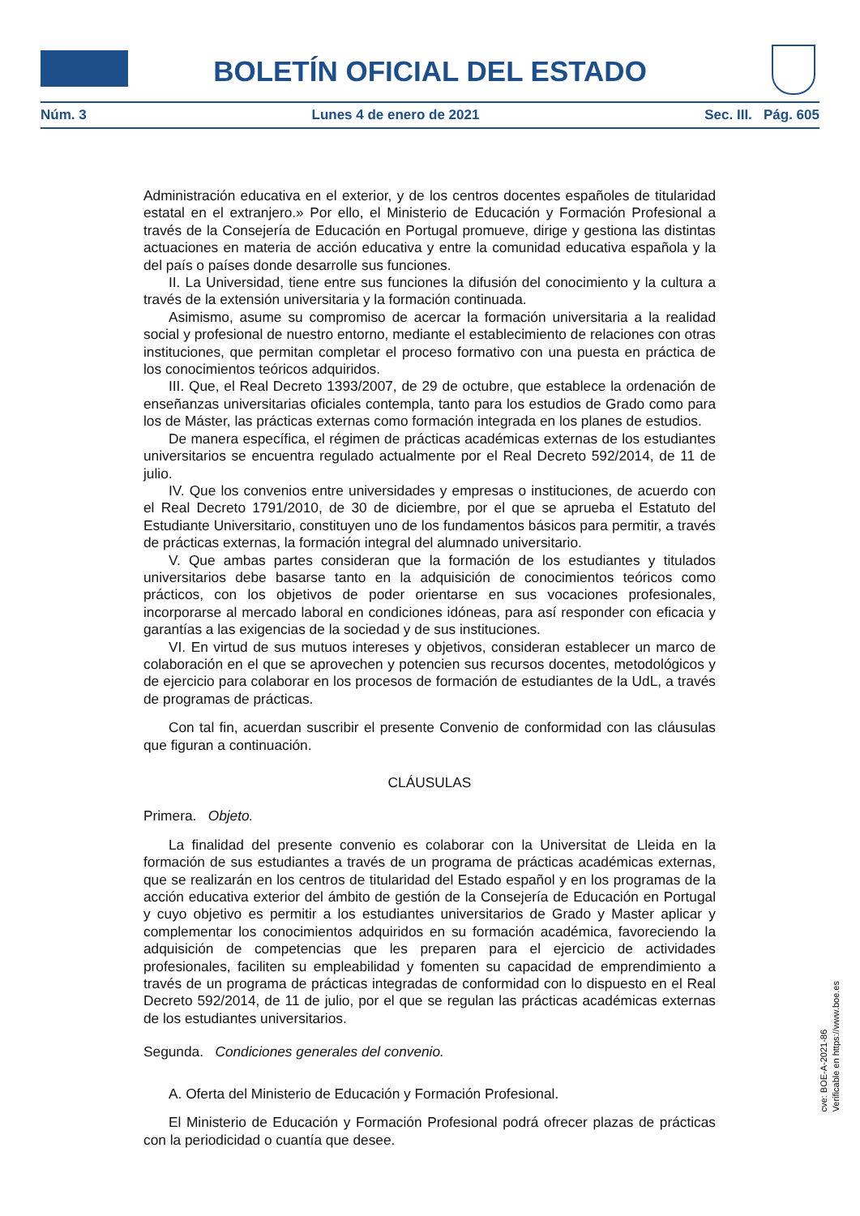BOLETÍN OFICIAL DEL ESTADO
Núm. 3 Lunes 4 de enero de 2021 Sec. III. Pág. 605
Administración educativa en el exterior, y de los centros docentes españoles de titularidad estatal en el extranjero.» Por ello, el Ministerio de Educación y Formación Profesional a través de la Consejería de Educación en Portugal promueve, dirige y gestiona las distintas actuaciones en materia de acción educativa y entre la comunidad educativa española y la del país o países donde desarrolle sus funciones.
II. La Universidad, tiene entre sus funciones la difusión del conocimiento y la cultura a través de la extensión universitaria y la formación continuada.
Asimismo, asume su compromiso de acercar la formación universitaria a la realidad social y profesional de nuestro entorno, mediante el establecimiento de relaciones con otras instituciones, que permitan completar el proceso formativo con una puesta en práctica de los conocimientos teóricos adquiridos.
III. Que, el Real Decreto 1393/2007, de 29 de octubre, que establece la ordenación de enseñanzas universitarias oficiales contempla, tanto para los estudios de Grado como para los de Máster, las prácticas externas como formación integrada en los planes de estudios.
De manera específica, el régimen de prácticas académicas externas de los estudiantes universitarios se encuentra regulado actualmente por el Real Decreto 592/2014, de 11 de julio.
IV. Que los convenios entre universidades y empresas o instituciones, de acuerdo con el Real Decreto 1791/2010, de 30 de diciembre, por el que se aprueba el Estatuto del Estudiante Universitario, constituyen uno de los fundamentos básicos para permitir, a través de prácticas externas, la formación integral del alumnado universitario.
V. Que ambas partes consideran que la formación de los estudiantes y titulados universitarios debe basarse tanto en la adquisición de conocimientos teóricos como prácticos, con los objetivos de poder orientarse en sus vocaciones profesionales, incorporarse al mercado laboral en condiciones idóneas, para así responder con eficacia y garantías a las exigencias de la sociedad y de sus instituciones.
VI. En virtud de sus mutuos intereses y objetivos, consideran establecer un marco de colaboración en el que se aprovechen y potencien sus recursos docentes, metodológicos y de ejercicio para colaborar en los procesos de formación de estudiantes de la UdL, a través de programas de prácticas.
Con tal fin, acuerdan suscribir el presente Convenio de conformidad con las cláusulas que figuran a continuación.
CLÁUSULAS
Primera. Objeto.
La finalidad del presente convenio es colaborar con la Universitat de Lleida en la formación de sus estudiantes a través de un programa de prácticas académicas externas, que se realizarán en los centros de titularidad del Estado español y en los programas de la acción educativa exterior del ámbito de gestión de la Consejería de Educación en Portugal y cuyo objetivo es permitir a los estudiantes universitarios de Grado y Master aplicar y complementar los conocimientos adquiridos en su formación académica, favoreciendo la adquisición de competencias que les preparen para el ejercicio de actividades profesionales, faciliten su empleabilidad y fomenten su capacidad de emprendimiento a través de un programa de prácticas integradas de conformidad con lo dispuesto en el Real Decreto 592/2014, de 11 de julio, por el que se regulan las prácticas académicas externas de los estudiantes universitarios.
Segunda. Condiciones generales del convenio.
A. Oferta del Ministerio de Educación y Formación Profesional.
El Ministerio de Educación y Formación Profesional podrá ofrecer plazas de prácticas con la periodicidad o cuantía que desee.
cve: BOE-A-2021-86
Verificable en https://www.boe.es